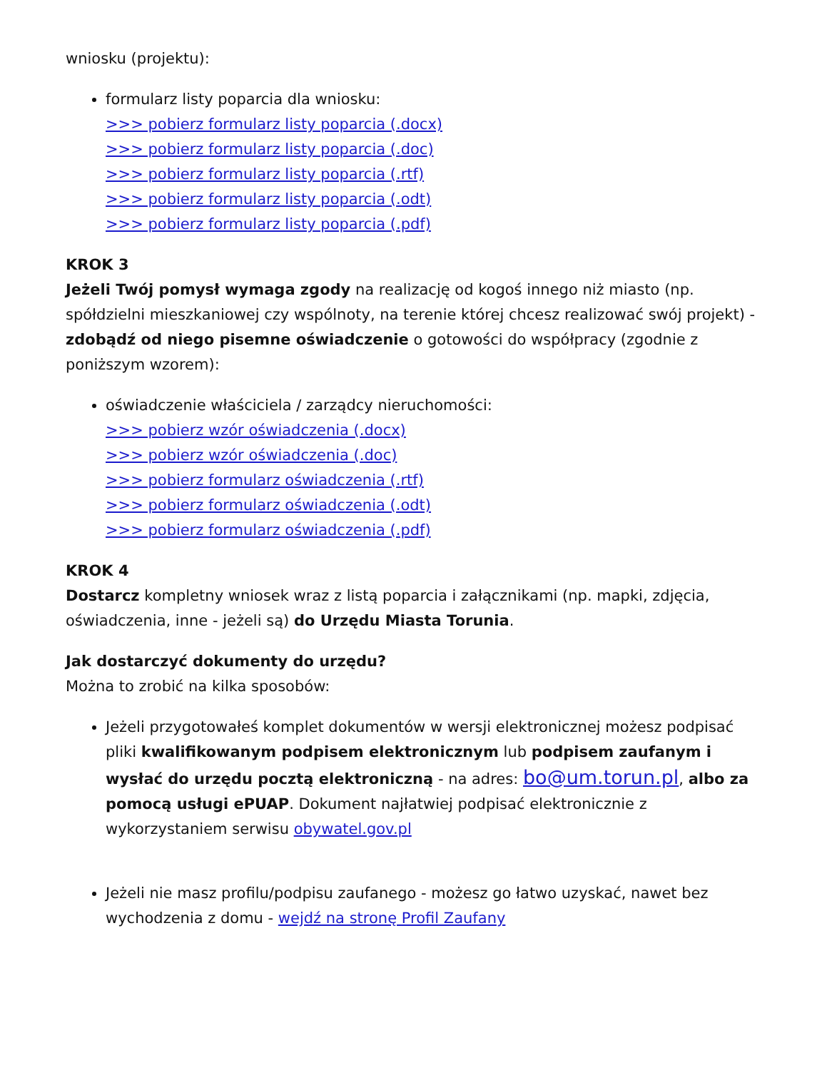wniosku (projektu):
formularz listy poparcia dla wniosku:
>>> pobierz formularz listy poparcia (.docx)
>>> pobierz formularz listy poparcia (.doc)
>>> pobierz formularz listy poparcia (.rtf)
>>> pobierz formularz listy poparcia (.odt)
>>> pobierz formularz listy poparcia (.pdf)
KROK 3
Jeżeli Twój pomysł wymaga zgody na realizację od kogoś innego niż miasto (np. spółdzielni mieszkaniowej czy wspólnoty, na terenie której chcesz realizować swój projekt) - zdobądź od niego pisemne oświadczenie o gotowości do współpracy (zgodnie z poniższym wzorem):
oświadczenie właściciela / zarządcy nieruchomości:
>>> pobierz wzór oświadczenia (.docx)
>>> pobierz wzór oświadczenia (.doc)
>>> pobierz formularz oświadczenia (.rtf)
>>> pobierz formularz oświadczenia (.odt)
>>> pobierz formularz oświadczenia (.pdf)
KROK 4
Dostarcz kompletny wniosek wraz z listą poparcia i załącznikami (np. mapki, zdjęcia, oświadczenia, inne - jeżeli są) do Urzędu Miasta Torunia.
Jak dostarczyć dokumenty do urzędu?
Można to zrobić na kilka sposobów:
Jeżeli przygotowałeś komplet dokumentów w wersji elektronicznej możesz podpisać pliki kwalifikowanym podpisem elektronicznym lub podpisem zaufanym i wysłać do urzędu pocztą elektroniczną - na adres: bo@um.torun.pl, albo za pomocą usługi ePUAP. Dokument najłatwiej podpisać elektronicznie z wykorzystaniem serwisu obywatel.gov.pl
Jeżeli nie masz profilu/podpisu zaufanego - możesz go łatwo uzyskać, nawet bez wychodzenia z domu - wejdź na stronę Profil Zaufany